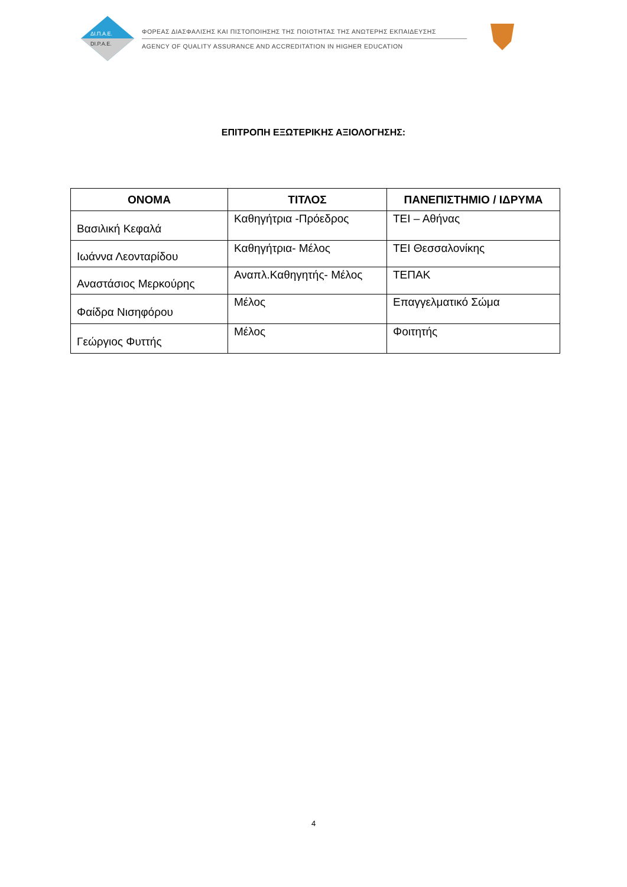ΔΙ.Π.Α.Ε.
DI.P.A.E.
ΦΟΡΕΑΣ ΔΙΑΣΦΑΛΙΣΗΣ ΚΑΙ ΠΙΣΤΟΠΟΙΗΣΗΣ ΤΗΣ ΠΟΙΟΤΗΤΑΣ ΤΗΣ ΑΝΩΤΕΡΗΣ ΕΚΠΑΙΔΕΥΣΗΣ
AGENCY OF QUALITY ASSURANCE AND ACCREDITATION IN HIGHER EDUCATION
ΕΠΙΤΡΟΠΗ ΕΞΩΤΕΡΙΚΗΣ ΑΞΙΟΛΟΓΗΣΗΣ:
| ΟΝΟΜΑ | ΤΙΤΛΟΣ | ΠΑΝΕΠΙΣΤΗΜΙΟ / ΙΔΡΥΜΑ |
| --- | --- | --- |
| Βασιλική Κεφαλά | Καθηγήτρια -Πρόεδρος | ΤΕΙ – Αθήνας |
| Ιωάννα Λεονταρίδου | Καθηγήτρια- Μέλος | ΤΕΙ Θεσσαλονίκης |
| Αναστάσιος Μερκούρης | Αναπλ.Καθηγητής- Μέλος | ΤΕΠΑΚ |
| Φαίδρα Νισηφόρου | Μέλος | Επαγγελματικό Σώμα |
| Γεώργιος Φυττής | Μέλος | Φοιτητής |
4